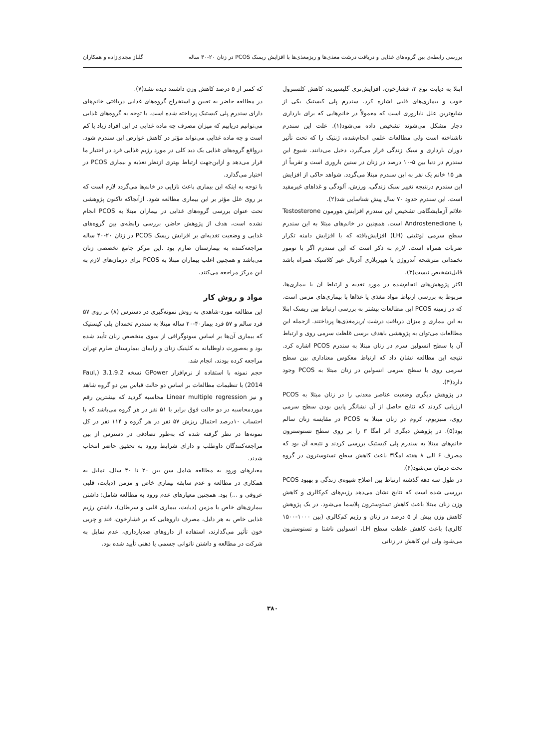بررسی رابطه‌ی بین گروه‌های غذایی و دریافت درشت مغذی‌ها و ریزمغذی‌ها با افزایش ریسک PCOS در زنان ۲۰-۴۰ ساله گلناز مجدی‌زاده و همکاران
ابتلا به دیابت نوع ۲، فشارخون، افزایش‌تری گلیسیرید، کاهش کلسترول خوب و بیماری‌های قلبی اشاره کرد. سندرم پلی کیستیک یکی از شایع‌ترین علل ناباروری است که معمولاً در خانم‌هایی که برای بارداری دچار مشکل می‌شوند تشخیص داده می‌شود(۱). علت این سندرم ناشناخته است ولی مطالعات علمی انجام‌شده، ژنتیک را که تحت تأثیر دوران بارداری و سبک زندگی قرار می‌گیرد، دخیل می‌دانند. شیوع این سندرم در دنیا بین ۵-۱۰ درصد در زنان در سنین باروری است و تقریباً از هر ۱۵ خانم یک نفر به این سندرم مبتلا می‌گردد. شواهد حاکی از افزایش این سندرم درنتیجه تغییر سبک زندگی، ورزش، آلودگی و غذاهای غیرمفید است. این سندرم حدود ۷۰ سال پیش شناسایی شد(۲).
علائم آزمایشگاهی تشخیص این سندرم افزایش هورمون Testosterone یا Androstenedione است. همچنین در خانم‌های مبتلا به این سندرم سطح سرمی لوتئینی (LH) افزایش‌یافته که با افزایش دامنه تکرار ضربات همراه است. لازم به ذکر است که این سندرم اگر با تومور تخمدانی مترشحه آندروژن یا هیپرپلازی آدرنال غیر کلاسیک همراه باشد قابل‌تشخیص نیست(۳).
اکثر پژوهش‌های انجام‌شده در مورد تغذیه و ارتباط آن با بیماری‌ها، مربوط به بررسی ارتباط مواد مغذی یا غذاها با بیماری‌های مزمن است. که در زمینه PCOS این مطالعات بیشتر به بررسی ارتباط بین ریسک ابتلا به این بیماری و میزان دریافت درشت /ریزمغذی‌ها پرداختند. ازجمله این مطالعات می‌توان به پژوهشی باهدف برسی غلظت سرمی روی و ارتباط آن با سطح انسولین سرم در زنان مبتلا به سندرم PCOS اشاره کرد. نتیجه این مطالعه نشان داد که ارتباط معکوس معناداری بین سطح سرمی روی با سطح سرمی انسولین در زنان مبتلا به PCOS وجود دارد(۴).
در پژوهش دیگری وضعیت عناصر معدنی را در زنان مبتلا به PCOS ارزیابی کردند که نتایج حاصل از آن نشانگر پایین بودن سطح سرمی روی، منیزیوم، کروم در زنان مبتلا به PCOS در مقایسه زنان سالم بود(۵). در پژوهش دیگری اثر امگا ۳ را بر روی سطح تستوسترون خانم‌های مبتلا به سندرم پلی کیستیک بررسی کردند و نتیجه آن بود که مصرف ۶ الی ۸ هفته امگا۳ باعث کاهش سطح تستوسترون در گروه تحت درمان می‌شود(۶).
در طول سه دهه گذشته ارتباط بین اصلاح شیوه‌ی زندگی و بهبود PCOS بررسی شده است که نتایج نشان می‌دهد رژیم‌های کم‌کالری و کاهش وزن زنان مبتلا باعث کاهش تستوسترون پلاسما می‌شود. در یک پژوهش کاهش وزن بیش از ۵ درصد در زنان و رژیم کم‌کالری (بین ۱۰۰۰-۱۵۰۰ کالری) باعث کاهش غلظت سطح LH، انسولین ناشتا و تستوسترون می‌شود ولی این کاهش در زنانی
که کمتر از ۵ درصد کاهش وزن داشتند دیده نشد(۷).
در مطالعه حاضر به تعیین و استخراج گروه‌های غذایی دریافتی خانم‌های دارای سندرم پلی کیستیک پرداخته شده است. با توجه به گروه‌های غذایی می‌توانیم دریابیم که میزان مصرف چه ماده غذایی در این افراد زیاد یا کم است و چه ماده غذایی می‌تواند مؤثر در کاهش عوارض این سندرم شود. درواقع گروه‌های غذایی یک دید کلی در مورد رژیم غذایی فرد در اختیار ما قرار می‌دهد و ازاین‌جهت ارتباط بهتری ازنظر تغذیه و بیماری PCOS در اختیار می‌گذارد.
با توجه به اینکه این بیماری باعث نازایی در خانم‌ها می‌گردد لازم است که بر روی علل مؤثر بر این بیماری مطالعه شود. ازآنجاکه تاکنون پژوهشی تحت عنوان بررسی گروه‌های غذایی در بیماران مبتلا به PCOS انجام نشده است، هدف از پژوهش حاضر، بررسی رابطه‌ی بین گروه‌های غذایی و وضعیت تغذیه‌ای بر افزایش ریسک PCOS در زنان ۲۰-۴۰ ساله مراجعه‌کننده به بیمارستان صارم بود .این مرکز جامع تخصصی زنان می‌باشد و همچنین اغلب بیماران مبتلا به PCOS برای درمان‌های لازم به این مرکز مراجعه می‌کنند.
مواد و روش کار
این مطالعه مورد-شاهدی به روش نمونه‌گیری در دسترس (۸) بر روی ۵۷ فرد سالم و ۵۷ فرد بیمار۴۰-۲۰ ساله مبتلا به سندرم تخمدان پلی کیستیک که بیماری آن‌ها بر اساس سونوگرافی از سوی متخصص زنان تأیید شده بود و به‌صورت داوطلبانه به کلینیک زنان و زایمان بیمارستان صارم تهران مراجعه کرده بودند، انجام شد.
حجم نمونه با استفاده از نرم‌افزار GPower نسخه 3.1.9.2 (Faul, 2014) با تنظیمات مطالعات بر اساس دو حالت قیاس بین دو گروه شاهد و نیز Linear multiple regression محاسبه گردید که بیشترین رقم موردمحاسبه در دو حالت فوق برابر با ۵۱ نفر در هر گروه می‌باشد که با احتساب ۱۰درصد احتمال ریزش ۵۷ نفر در هر گروه و ۱۱۴ نفر در کل نمونه‌ها در نظر گرفته شده که به‌طور تصادفی در دسترس از بین مراجعه‌کنندگان داوطلب و دارای شرایط ورود به تحقیق حاضر انتخاب شدند.
معیارهای ورود به مطالعه شامل سن بین ۲۰ تا ۴۰ سال، تمایل به همکاری در مطالعه و عدم سابقه بیماری خاص و مزمن (دیابت، قلبی عروقی و ...) بود. همچنین معیارهای عدم ورود به مطالعه شامل: داشتن بیماری‌های خاص یا مزمن (دیابت، بیماری قلبی و سرطان)، داشتن رژیم غذایی خاص به هر دلیل، مصرف داروهایی که بر فشارخون، قند و چربی خون تأثیر می‌گذارند، استفاده از داروهای ضدبارداری، عدم تمایل به شرکت در مطالعه و داشتن ناتوانی جسمی یا ذهنی تأیید شده بود.
۳۸۰